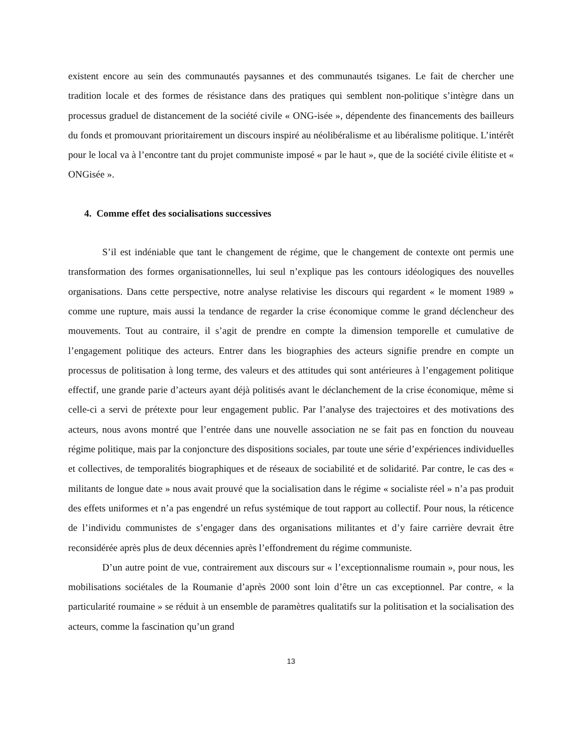existent encore au sein des communautés paysannes et des communautés tsiganes. Le fait de chercher une tradition locale et des formes de résistance dans des pratiques qui semblent non-politique s’intègre dans un processus graduel de distancement de la société civile « ONG-isée », dépendente des financements des bailleurs du fonds et promouvant prioritairement un discours inspiré au néolibéralisme et au libéralisme politique. L’intérêt pour le local va à l’encontre tant du projet communiste imposé « par le haut », que de la société civile élitiste et « ONGisée ».
4. Comme effet des socialisations successives
S’il est indéniable que tant le changement de régime, que le changement de contexte ont permis une transformation des formes organisationnelles, lui seul n’explique pas les contours idéologiques des nouvelles organisations. Dans cette perspective, notre analyse relativise les discours qui regardent « le moment 1989 » comme une rupture, mais aussi la tendance de regarder la crise économique comme le grand déclencheur des mouvements. Tout au contraire, il s’agit de prendre en compte la dimension temporelle et cumulative de l’engagement politique des acteurs. Entrer dans les biographies des acteurs signifie prendre en compte un processus de politisation à long terme, des valeurs et des attitudes qui sont antérieures à l’engagement politique effectif, une grande parie d’acteurs ayant déjà politisés avant le déclanchement de la crise économique, même si celle-ci a servi de prétexte pour leur engagement public. Par l’analyse des trajectoires et des motivations des acteurs, nous avons montré que l’entrée dans une nouvelle association ne se fait pas en fonction du nouveau régime politique, mais par la conjoncture des dispositions sociales, par toute une série d’expériences individuelles et collectives, de temporalités biographiques et de réseaux de sociabilité et de solidarité. Par contre, le cas des « militants de longue date » nous avait prouvé que la socialisation dans le régime « socialiste réel » n’a pas produit des effets uniformes et n’a pas engendré un refus systémique de tout rapport au collectif. Pour nous, la réticence de l’individu communistes de s’engager dans des organisations militantes et d’y faire carrière devrait être reconsidérée après plus de deux décennies après l’effondrement du régime communiste.
D’un autre point de vue, contrairement aux discours sur « l’exceptionnalisme roumain », pour nous, les mobilisations sociétales de la Roumanie d’après 2000 sont loin d’être un cas exceptionnel. Par contre, « la particularité roumaine » se réduit à un ensemble de paramètres qualitatifs sur la politisation et la socialisation des acteurs, comme la fascination qu’un grand
13